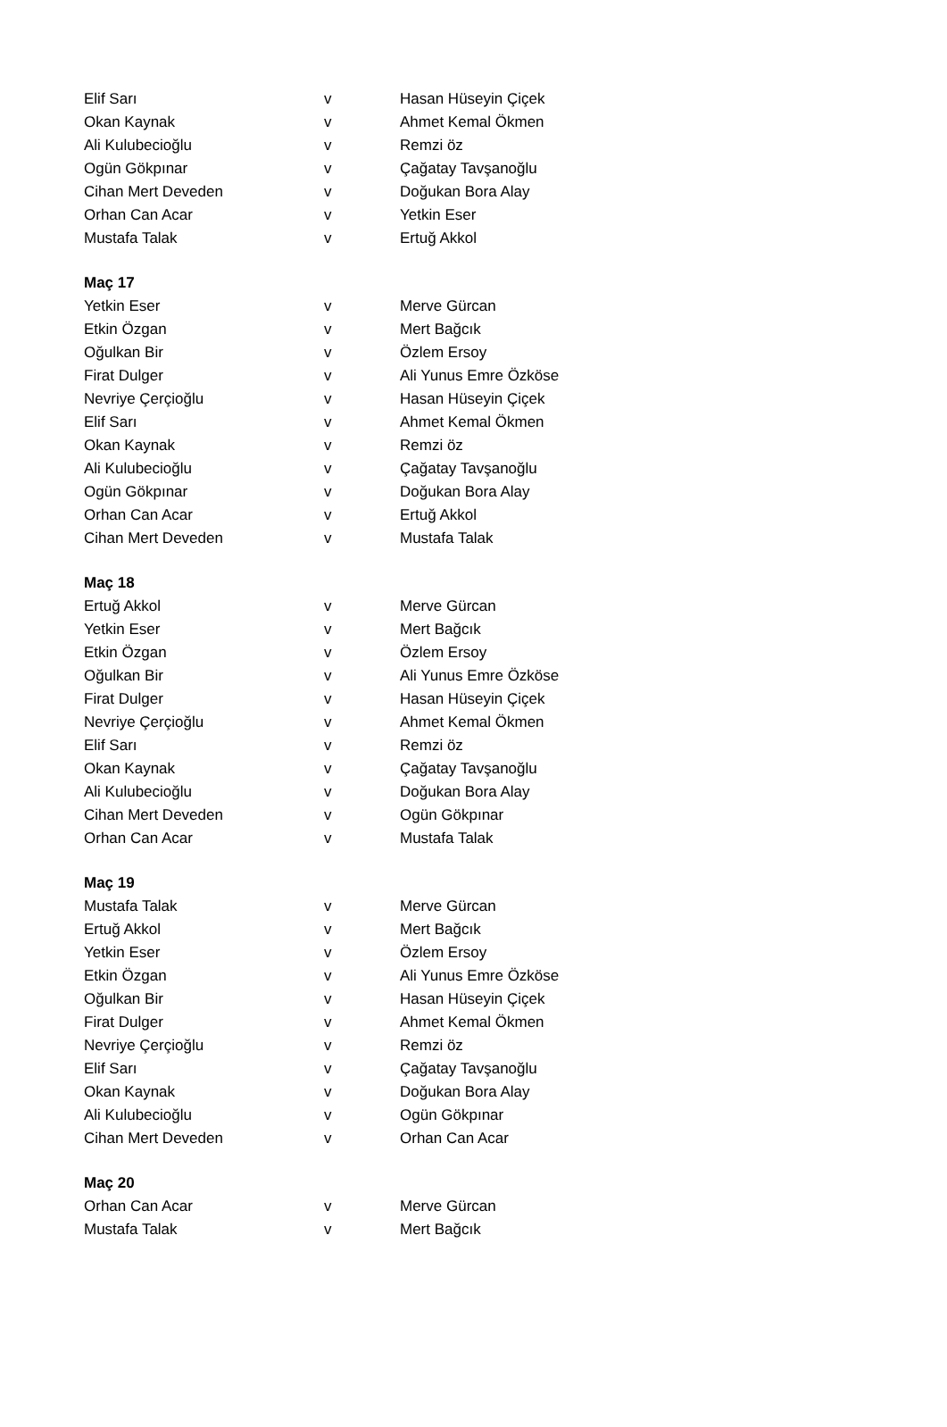| Elif Sarı | v | Hasan Hüseyin Çiçek |
| Okan Kaynak | v | Ahmet Kemal Ökmen |
| Ali Kulubecioğlu | v | Remzi öz |
| Ogün Gökpınar | v | Çağatay Tavşanoğlu |
| Cihan Mert Deveden | v | Doğukan Bora Alay |
| Orhan Can Acar | v | Yetkin Eser |
| Mustafa Talak | v | Ertuğ Akkol |
| Maç 17 | | |
| Yetkin Eser | v | Merve Gürcan |
| Etkin Özgan | v | Mert Bağcık |
| Oğulkan Bir | v | Özlem Ersoy |
| Firat Dulger | v | Ali Yunus Emre Özköse |
| Nevriye Çerçioğlu | v | Hasan Hüseyin Çiçek |
| Elif Sarı | v | Ahmet Kemal Ökmen |
| Okan Kaynak | v | Remzi öz |
| Ali Kulubecioğlu | v | Çağatay Tavşanoğlu |
| Ogün Gökpınar | v | Doğukan Bora Alay |
| Orhan Can Acar | v | Ertuğ Akkol |
| Cihan Mert Deveden | v | Mustafa Talak |
| Maç 18 | | |
| Ertuğ Akkol | v | Merve Gürcan |
| Yetkin Eser | v | Mert Bağcık |
| Etkin Özgan | v | Özlem Ersoy |
| Oğulkan Bir | v | Ali Yunus Emre Özköse |
| Firat Dulger | v | Hasan Hüseyin Çiçek |
| Nevriye Çerçioğlu | v | Ahmet Kemal Ökmen |
| Elif Sarı | v | Remzi öz |
| Okan Kaynak | v | Çağatay Tavşanoğlu |
| Ali Kulubecioğlu | v | Doğukan Bora Alay |
| Cihan Mert Deveden | v | Ogün Gökpınar |
| Orhan Can Acar | v | Mustafa Talak |
| Maç 19 | | |
| Mustafa Talak | v | Merve Gürcan |
| Ertuğ Akkol | v | Mert Bağcık |
| Yetkin Eser | v | Özlem Ersoy |
| Etkin Özgan | v | Ali Yunus Emre Özköse |
| Oğulkan Bir | v | Hasan Hüseyin Çiçek |
| Firat Dulger | v | Ahmet Kemal Ökmen |
| Nevriye Çerçioğlu | v | Remzi öz |
| Elif Sarı | v | Çağatay Tavşanoğlu |
| Okan Kaynak | v | Doğukan Bora Alay |
| Ali Kulubecioğlu | v | Ogün Gökpınar |
| Cihan Mert Deveden | v | Orhan Can Acar |
| Maç 20 | | |
| Orhan Can Acar | v | Merve Gürcan |
| Mustafa Talak | v | Mert Bağcık |